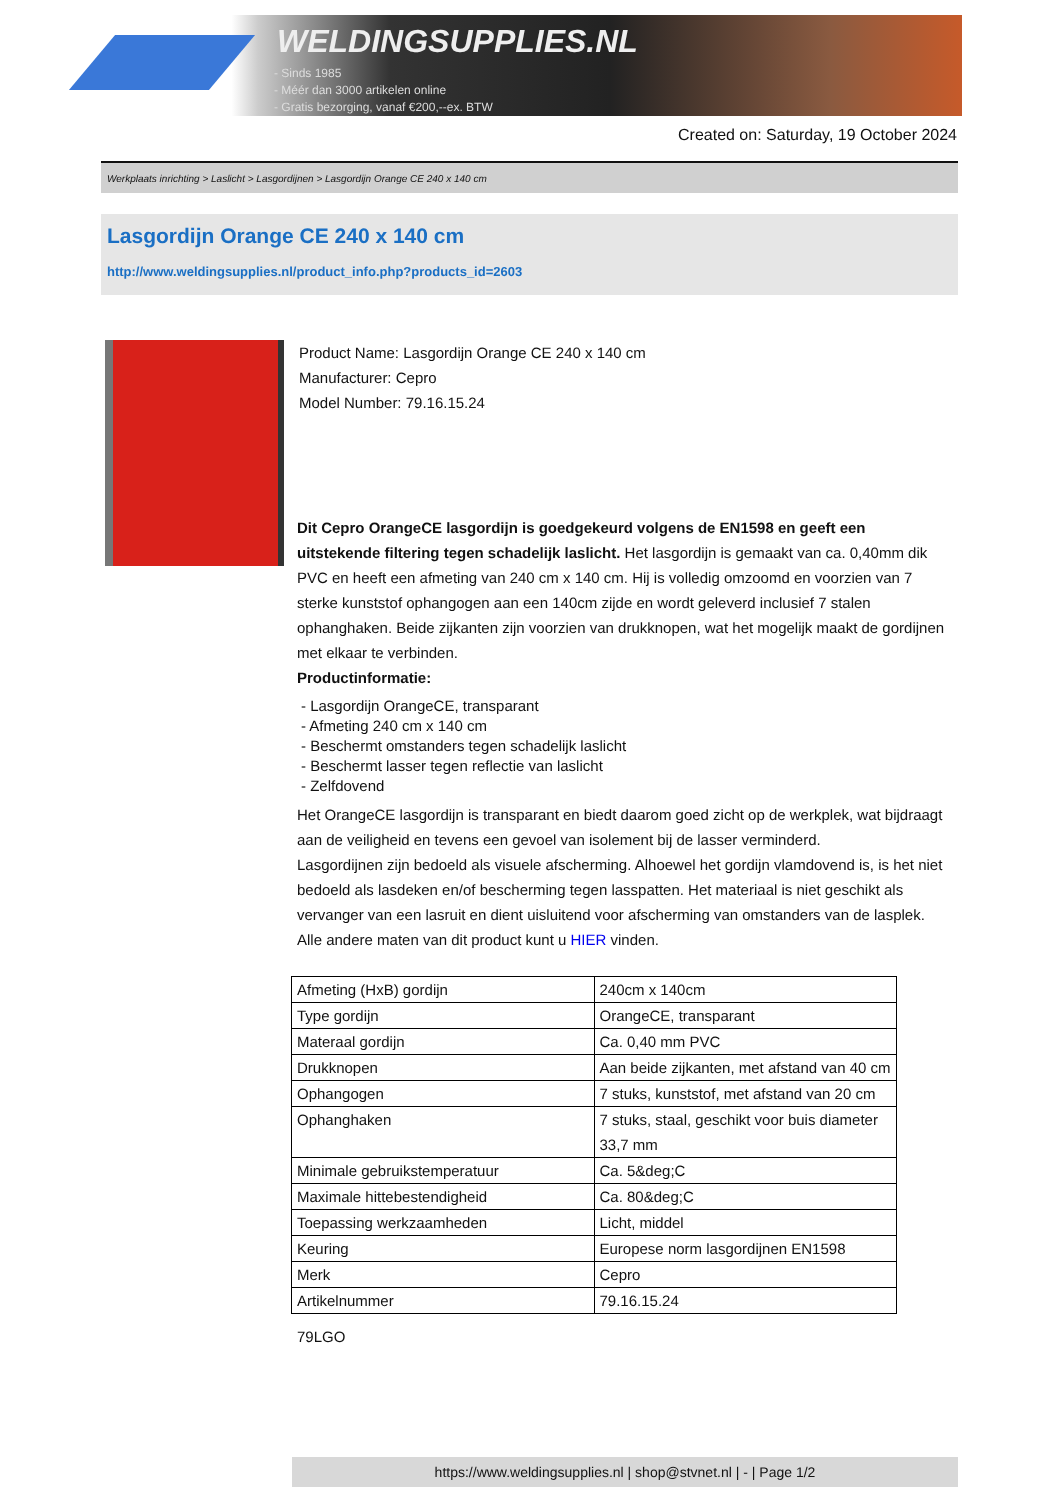WELDINGSUPPLIES.NL
- Sinds 1985
- Méér dan 3000 artikelen online
- Gratis bezorging, vanaf €200,--ex. BTW
Created on: Saturday, 19 October 2024
Werkplaats inrichting > Laslicht > Lasgordijnen > Lasgordijn Orange CE 240 x 140 cm
Lasgordijn Orange CE 240 x 140 cm
http://www.weldingsupplies.nl/product_info.php?products_id=2603
Product Name: Lasgordijn Orange CE 240 x 140 cm
Manufacturer: Cepro
Model Number: 79.16.15.24
Dit Cepro OrangeCE lasgordijn is goedgekeurd volgens de EN1598 en geeft een uitstekende filtering tegen schadelijk laslicht. Het lasgordijn is gemaakt van ca. 0,40mm dik PVC en heeft een afmeting van 240 cm x 140 cm. Hij is volledig omzoomd en voorzien van 7 sterke kunststof ophangogen aan een 140cm zijde en wordt geleverd inclusief 7 stalen ophanghaken. Beide zijkanten zijn voorzien van drukknopen, wat het mogelijk maakt de gordijnen met elkaar te verbinden.
Productinformatie:
- Lasgordijn OrangeCE, transparant
- Afmeting 240 cm x 140 cm
- Beschermt omstanders tegen schadelijk laslicht
- Beschermt lasser tegen reflectie van laslicht
- Zelfdovend
Het OrangeCE lasgordijn is transparant en biedt daarom goed zicht op de werkplek, wat bijdraagt aan de veiligheid en tevens een gevoel van isolement bij de lasser verminderd.
Lasgordijnen zijn bedoeld als visuele afscherming. Alhoewel het gordijn vlamdovend is, is het niet bedoeld als lasdeken en/of bescherming tegen lasspatten. Het materiaal is niet geschikt als vervanger van een lasruit en dient uisluitend voor afscherming van omstanders van de lasplek.
Alle andere maten van dit product kunt u HIER vinden.
| Afmeting (HxB) gordijn | 240cm x 140cm |
| Type gordijn | OrangeCE, transparant |
| Materaal gordijn | Ca. 0,40 mm PVC |
| Drukknopen | Aan beide zijkanten, met afstand van 40 cm |
| Ophangogen | 7 stuks, kunststof, met afstand van 20 cm |
| Ophanghaken | 7 stuks, staal, geschikt voor buis diameter 33,7 mm |
| Minimale gebruikstemperatuur | Ca. 5&deg;C |
| Maximale hittebestendigheid | Ca. 80&deg;C |
| Toepassing werkzaamheden | Licht, middel |
| Keuring | Europese norm lasgordijnen EN1598 |
| Merk | Cepro |
| Artikelnummer | 79.16.15.24 |
79LGO
https://www.weldingsupplies.nl | shop@stvnet.nl | - | Page 1/2